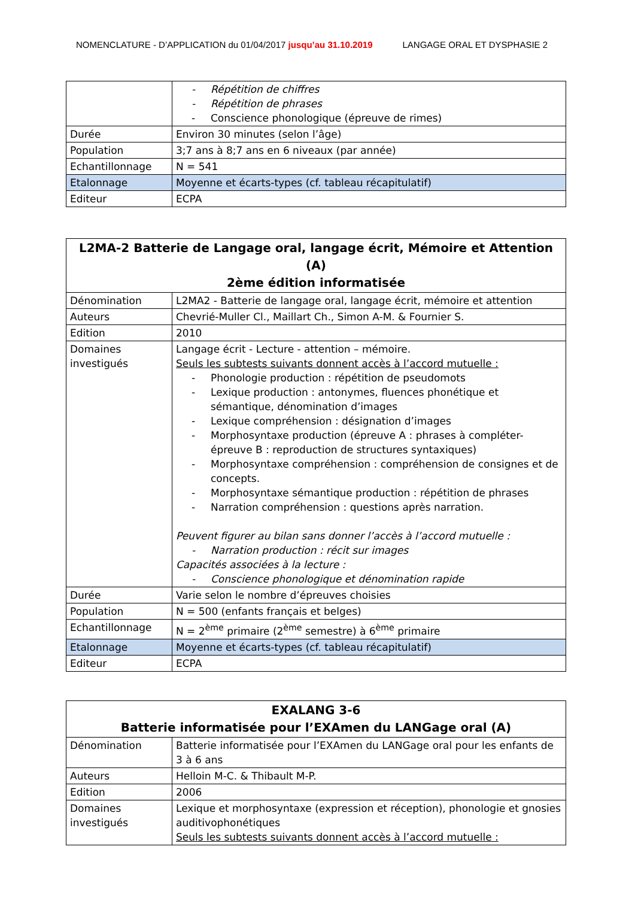NOMENCLATURE - D’APPLICATION du 01/04/2017 jusqu’au 31.10.2019
LANGAGE ORAL ET DYSPHASIE 2
| | - Répétition de chiffres - Répétition de phrases - Conscience phonologique (épreuve de rimes) |
| Durée | Environ 30 minutes (selon l’âge) |
| Population | 3;7 ans à 8;7 ans en 6 niveaux (par année) |
| Echantillonnage | N = 541 |
| Etalonnage | Moyenne et écarts-types (cf. tableau récapitulatif) |
| Editeur | ECPA |
| L2MA-2 Batterie de Langage oral, langage écrit, Mémoire et Attention (A) 2ème édition informatisée | |
| --- | --- |
| Dénomination | L2MA2 - Batterie de langage oral, langage écrit, mémoire et attention |
| Auteurs | Chevrié-Muller Cl., Maillart Ch., Simon A-M. & Fournier S. |
| Edition | 2010 |
| Domaines investigués | Langage écrit - Lecture - attention – mémoire. Seuls les subtests suivants donnent accès à l’accord mutuelle : - Phonologie production : répétition de pseudomots - Lexique production : antonymes, fluences phonétique et sémantique, dénomination d’images - Lexique compréhension : désignation d’images - Morphosyntaxe production (épreuve A : phrases à compléter-épreuve B : reproduction de structures syntaxiques) - Morphosyntaxe compréhension : compréhension de consignes et de concepts. - Morphosyntaxe sémantique production : répétition de phrases - Narration compréhension : questions après narration. Peuvent figurer au bilan sans donner l’accès à l’accord mutuelle : - Narration production : récit sur images Capacités associées à la lecture : - Conscience phonologique et dénomination rapide |
| Durée | Varie selon le nombre d’épreuves choisies |
| Population | N = 500 (enfants français et belges) |
| Echantillonnage | N = 2<sup>ème</sup> primaire (2<sup>ème</sup> semestre) à 6<sup>ème</sup> primaire |
| Etalonnage | Moyenne et écarts-types (cf. tableau récapitulatif) |
| Editeur | ECPA |
| EXALANG 3-6 Batterie informatisée pour l’EXAmen du LANGage oral (A) | |
| --- | --- |
| Dénomination | Batterie informatisée pour l’EXAmen du LANGage oral pour les enfants de 3 à 6 ans |
| Auteurs | Helloin M-C. & Thibault M-P. |
| Edition | 2006 |
| Domaines investigués | Lexique et morphosyntaxe (expression et réception), phonologie et gnosies auditivophonétiques Seuls les subtests suivants donnent accès à l’accord mutuelle : |